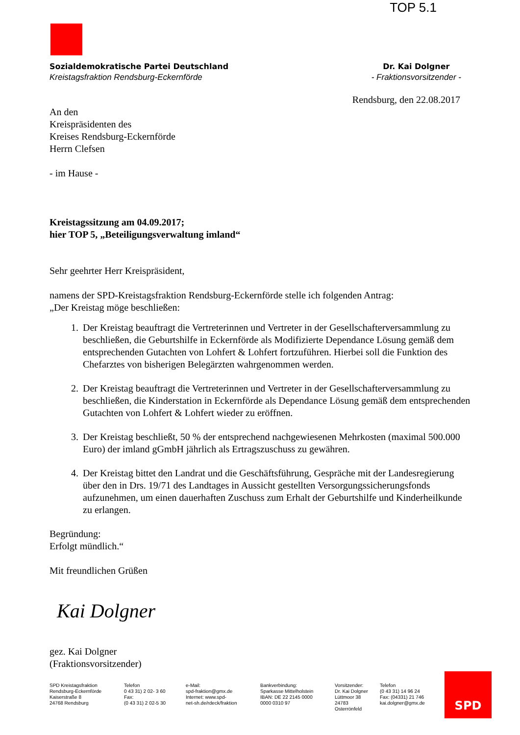TOP 5.1
Sozialdemokratische Partei Deutschland
Kreistagsfraktion Rendsburg-Eckernförde
Dr. Kai Dolgner
- Fraktionsvorsitzender -
Rendsburg, den 22.08.2017
An den
Kreispräsidenten des
Kreises Rendsburg-Eckernförde
Herrn Clefsen
- im Hause -
Kreistagssitzung am 04.09.2017;
hier TOP 5, „Beteiligungsverwaltung imland“
Sehr geehrter Herr Kreispräsident,
namens der SPD-Kreistagsfraktion Rendsburg-Eckernförde stelle ich folgenden Antrag:
„Der Kreistag möge beschließen:
1. Der Kreistag beauftragt die Vertreterinnen und Vertreter in der Gesellschafterversammlung zu beschließen, die Geburtshilfe in Eckernförde als Modifizierte Dependance Lösung gemäß dem entsprechenden Gutachten von Lohfert & Lohfert fortzuführen. Hierbei soll die Funktion des Chefarztes von bisherigen Belegärzten wahrgenommen werden.
2. Der Kreistag beauftragt die Vertreterinnen und Vertreter in der Gesellschafterversammlung zu beschließen, die Kinderstation in Eckernförde als Dependance Lösung gemäß dem entsprechenden Gutachten von Lohfert & Lohfert wieder zu eröffnen.
3. Der Kreistag beschließt, 50 % der entsprechend nachgewiesenen Mehrkosten (maximal 500.000 Euro) der imland gGmbH jährlich als Ertragszuschuss zu gewähren.
4. Der Kreistag bittet den Landrat und die Geschäftsführung, Gespräche mit der Landesregierung über den in Drs. 19/71 des Landtages in Aussicht gestellten Versorgungssicherungsfonds aufzunehmen, um einen dauerhaften Zuschuss zum Erhalt der Geburtshilfe und Kinderheilkunde zu erlangen.
Begründung:
Erfolgt mündlich.“
Mit freundlichen Grüßen
Kai Dolgner
gez. Kai Dolgner
(Fraktionsvorsitzender)
SPD Kreistagsfraktion
Rendsburg-Eckernförde
Kaiserstraße 8
24768 Rendsburg
Telefon
0 43 31) 2 02- 3 60
Fax:
(0 43 31) 2 02-5 30
e-Mail:
spd-fraktion@gmx.de
Internet: www.spd-
net-sh.de/rdeck/fraktion
Bankverbindung:
Sparkasse Mittelholstein
IBAN: DE 22 2145 0000
0000 0310 97
Vorsitzender:
Dr. Kai Dolgner
Lüttmoor 38
24783 Osterrönfeld
Telefon
(0 43 31) 14 96 24
Fax: (04331) 21 746
kai.dolgner@gmx.de
SPD